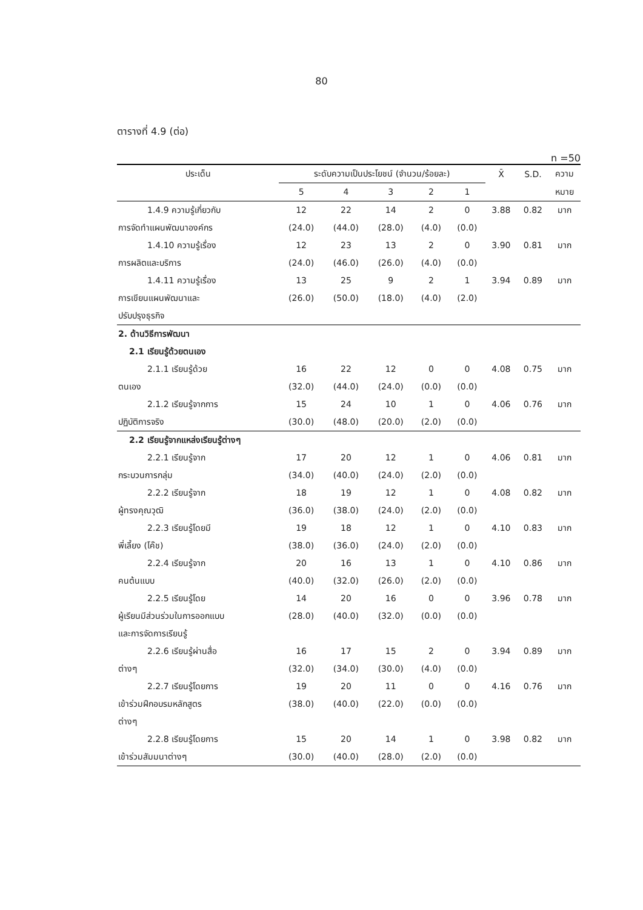80
ตารางที่ 4.9 (ต่อ)
n =50
| ประเด็น | ระดับความเป็นประโยชน์ (จำนวน/ร้อยละ) | | | | | X̄ | S.D. | ความ |
| --- | --- | --- | --- | --- | --- | --- | --- | --- |
| | 5 | 4 | 3 | 2 | 1 | | | หมาย |
| 1.4.9 ความรู้เกี่ยวกับ | 12 | 22 | 14 | 2 | 0 | 3.88 | 0.82 | มาก |
| การจัดทำแผนพัฒนาองค์กร | (24.0) | (44.0) | (28.0) | (4.0) | (0.0) | | | |
| 1.4.10 ความรู้เรื่อง | 12 | 23 | 13 | 2 | 0 | 3.90 | 0.81 | มาก |
| การผลิตและบริการ | (24.0) | (46.0) | (26.0) | (4.0) | (0.0) | | | |
| 1.4.11 ความรู้เรื่อง | 13 | 25 | 9 | 2 | 1 | 3.94 | 0.89 | มาก |
| การเขียนแผนพัฒนาและ | (26.0) | (50.0) | (18.0) | (4.0) | (2.0) | | | |
| ปรับปรุงธุรกิจ | | | | | | | | |
| 2. ด้านวิธีการพัฒนา | | | | | | | | |
| 2.1 เรียนรู้ด้วยตนเอง | | | | | | | | |
| 2.1.1 เรียนรู้ด้วย | 16 | 22 | 12 | 0 | 0 | 4.08 | 0.75 | มาก |
| ตนเอง | (32.0) | (44.0) | (24.0) | (0.0) | (0.0) | | | |
| 2.1.2 เรียนรู้จากการ | 15 | 24 | 10 | 1 | 0 | 4.06 | 0.76 | มาก |
| ปฏิบัติการจริง | (30.0) | (48.0) | (20.0) | (2.0) | (0.0) | | | |
| 2.2 เรียนรู้จากแหล่งเรียนรู้ต่างๆ | | | | | | | | |
| 2.2.1 เรียนรู้จาก | 17 | 20 | 12 | 1 | 0 | 4.06 | 0.81 | มาก |
| กระบวนการกลุ่ม | (34.0) | (40.0) | (24.0) | (2.0) | (0.0) | | | |
| 2.2.2 เรียนรู้จาก | 18 | 19 | 12 | 1 | 0 | 4.08 | 0.82 | มาก |
| ผู้ทรงคุณวุฒิ | (36.0) | (38.0) | (24.0) | (2.0) | (0.0) | | | |
| 2.2.3 เรียนรู้โดยมี | 19 | 18 | 12 | 1 | 0 | 4.10 | 0.83 | มาก |
| พี่เลี้ยง (โค๊ช) | (38.0) | (36.0) | (24.0) | (2.0) | (0.0) | | | |
| 2.2.4 เรียนรู้จาก | 20 | 16 | 13 | 1 | 0 | 4.10 | 0.86 | มาก |
| คนต้นแบบ | (40.0) | (32.0) | (26.0) | (2.0) | (0.0) | | | |
| 2.2.5 เรียนรู้โดย | 14 | 20 | 16 | 0 | 0 | 3.96 | 0.78 | มาก |
| ผู้เรียนมีส่วนร่วมในการออกแบบ | (28.0) | (40.0) | (32.0) | (0.0) | (0.0) | | | |
| และการจัดการเรียนรู้ | | | | | | | | |
| 2.2.6 เรียนรู้ผ่านสื่อ | 16 | 17 | 15 | 2 | 0 | 3.94 | 0.89 | มาก |
| ต่างๆ | (32.0) | (34.0) | (30.0) | (4.0) | (0.0) | | | |
| 2.2.7 เรียนรู้โดยการ | 19 | 20 | 11 | 0 | 0 | 4.16 | 0.76 | มาก |
| เข้าร่วมฝึกอบรมหลักสูตร | (38.0) | (40.0) | (22.0) | (0.0) | (0.0) | | | |
| ต่างๆ | | | | | | | | |
| 2.2.8 เรียนรู้โดยการ | 15 | 20 | 14 | 1 | 0 | 3.98 | 0.82 | มาก |
| เข้าร่วมสัมมนาต่างๆ | (30.0) | (40.0) | (28.0) | (2.0) | (0.0) | | | |